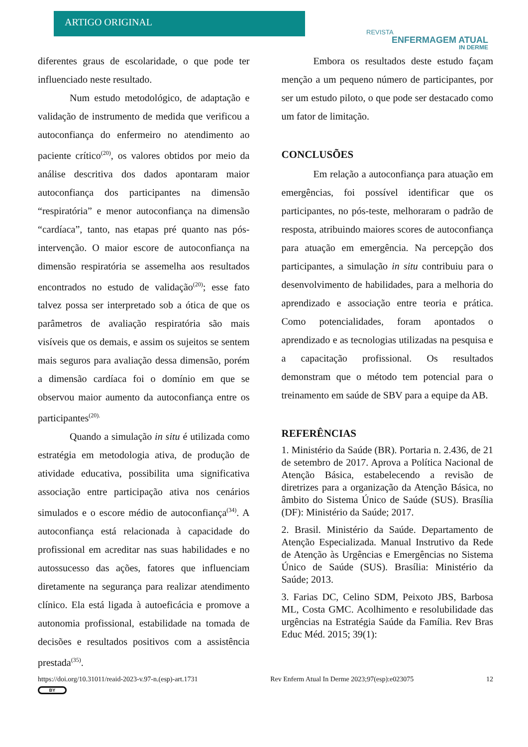ARTIGO ORIGINAL
REVISTA
ENFERMAGEM ATUAL
IN DERME
diferentes graus de escolaridade, o que pode ter influenciado neste resultado.
Num estudo metodológico, de adaptação e validação de instrumento de medida que verificou a autoconfiança do enfermeiro no atendimento ao paciente crítico<sup>(20)</sup>, os valores obtidos por meio da análise descritiva dos dados apontaram maior autoconfiança dos participantes na dimensão “respiratória” e menor autoconfiança na dimensão “cardíaca”, tanto, nas etapas pré quanto nas pós-intervenção. O maior escore de autoconfiança na dimensão respiratória se assemelha aos resultados encontrados no estudo de validação<sup>(20)</sup>; esse fato talvez possa ser interpretado sob a ótica de que os parâmetros de avaliação respiratória são mais visíveis que os demais, e assim os sujeitos se sentem mais seguros para avaliação dessa dimensão, porém a dimensão cardíaca foi o domínio em que se observou maior aumento da autoconfiança entre os participantes<sup>(20).</sup>
Quando a simulação in situ é utilizada como estratégia em metodologia ativa, de produção de atividade educativa, possibilita uma significativa associação entre participação ativa nos cenários simulados e o escore médio de autoconfiança<sup>(34)</sup>. A autoconfiança está relacionada à capacidade do profissional em acreditar nas suas habilidades e no autossucesso das ações, fatores que influenciam diretamente na segurança para realizar atendimento clínico. Ela está ligada à autoeficácia e promove a autonomia profissional, estabilidade na tomada de decisões e resultados positivos com a assistência prestada<sup>(35)</sup>.
Embora os resultados deste estudo façam menção a um pequeno número de participantes, por ser um estudo piloto, o que pode ser destacado como um fator de limitação.
CONCLUSÕES
Em relação a autoconfiança para atuação em emergências, foi possível identificar que os participantes, no pós-teste, melhoraram o padrão de resposta, atribuindo maiores scores de autoconfiança para atuação em emergência. Na percepção dos participantes, a simulação in situ contribuiu para o desenvolvimento de habilidades, para a melhoria do aprendizado e associação entre teoria e prática. Como potencialidades, foram apontados o aprendizado e as tecnologias utilizadas na pesquisa e a capacitação profissional. Os resultados demonstram que o método tem potencial para o treinamento em saúde de SBV para a equipe da AB.
REFERÊNCIAS
1. Ministério da Saúde (BR). Portaria n. 2.436, de 21 de setembro de 2017. Aprova a Política Nacional de Atenção Básica, estabelecendo a revisão de diretrizes para a organização da Atenção Básica, no âmbito do Sistema Único de Saúde (SUS). Brasília (DF): Ministério da Saúde; 2017.
2. Brasil. Ministério da Saúde. Departamento de Atenção Especializada. Manual Instrutivo da Rede de Atenção às Urgências e Emergências no Sistema Único de Saúde (SUS). Brasília: Ministério da Saúde; 2013.
3. Farias DC, Celino SDM, Peixoto JBS, Barbosa ML, Costa GMC. Acolhimento e resolubilidade das urgências na Estratégia Saúde da Família. Rev Bras Educ Méd. 2015; 39(1):
https://doi.org/10.31011/reaid-2023-v.97-n.(esp)-art.1731 Rev Enferm Atual In Derme 2023;97(esp):e023075 12
BY